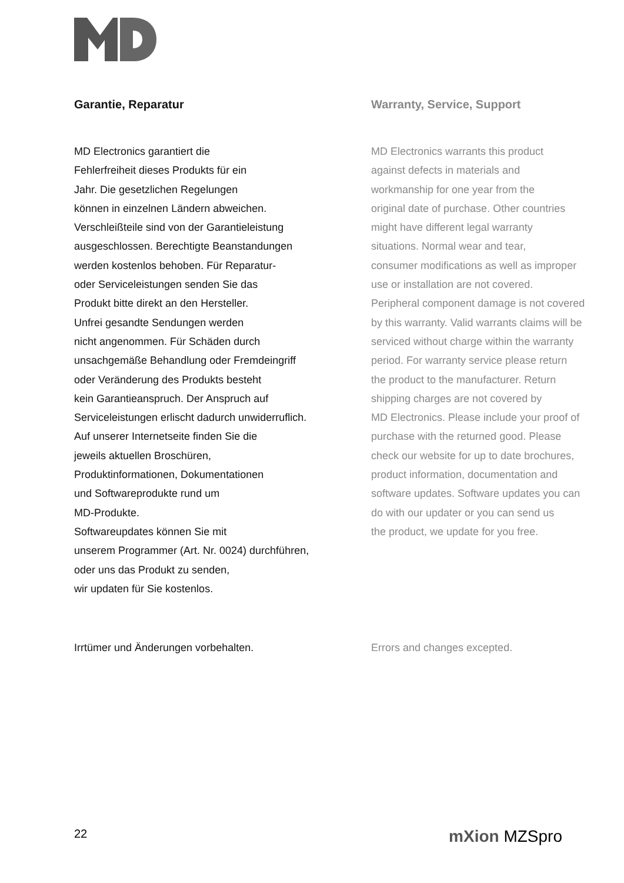Garantie, Reparatur
MD Electronics garantiert die
Fehlerfreiheit dieses Produkts für ein
Jahr. Die gesetzlichen Regelungen
können in einzelnen Ländern abweichen.
Verschleißteile sind von der Garantieleistung
ausgeschlossen. Berechtigte Beanstandungen
werden kostenlos behoben. Für Reparatur-
oder Serviceleistungen senden Sie das
Produkt bitte direkt an den Hersteller.
Unfrei gesandte Sendungen werden
nicht angenommen. Für Schäden durch
unsachgemäße Behandlung oder Fremdeingriff
oder Veränderung des Produkts besteht
kein Garantieanspruch. Der Anspruch auf
Serviceleistungen erlischt dadurch unwiderruflich.
Auf unserer Internetseite finden Sie die
jeweils aktuellen Broschüren,
Produktinformationen, Dokumentationen
und Softwareprodukte rund um
MD-Produkte.
Softwareupdates können Sie mit
unserem Programmer (Art. Nr. 0024) durchführen,
oder uns das Produkt zu senden,
wir updaten für Sie kostenlos.
Irrtümer und Änderungen vorbehalten.
Warranty, Service, Support
MD Electronics warrants this product
against defects in materials and
workmanship for one year from the
original date of purchase. Other countries
might have different legal warranty
situations. Normal wear and tear,
consumer modifications as well as improper
use or installation are not covered.
Peripheral component damage is not covered
by this warranty. Valid warrants claims will be
serviced without charge within the warranty
period. For warranty service please return
the product to the manufacturer. Return
shipping charges are not covered by
MD Electronics. Please include your proof of
purchase with the returned good. Please
check our website for up to date brochures,
product information, documentation and
software updates. Software updates you can
do with our updater or you can send us
the product, we update for you free.
Errors and changes excepted.
22 mXion MZSpro